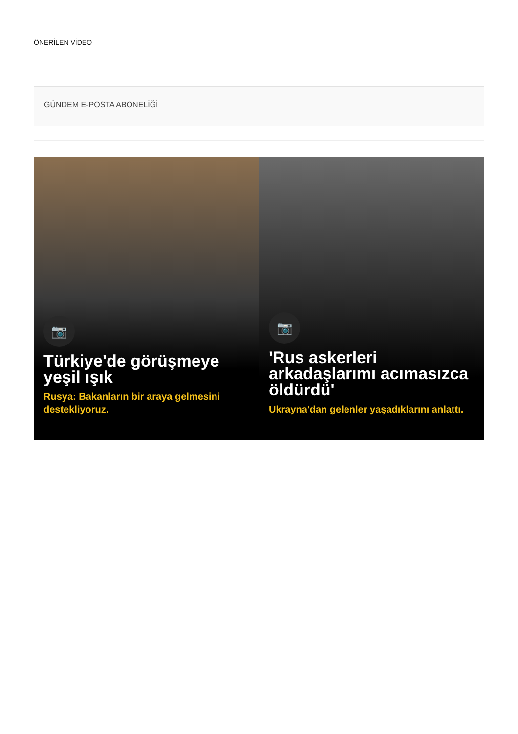ÖNERİLEN VİDEO
GÜNDEM E-POSTA ABONELİĞİ
📷
Türkiye'de görüşmeye yeşil ışık
Rusya: Bakanların bir araya gelmesini destekliyoruz.
📷
'Rus askerleri arkadaşlarımı acımasızca öldürdü'
Ukrayna'dan gelenler yaşadıklarını anlattı.